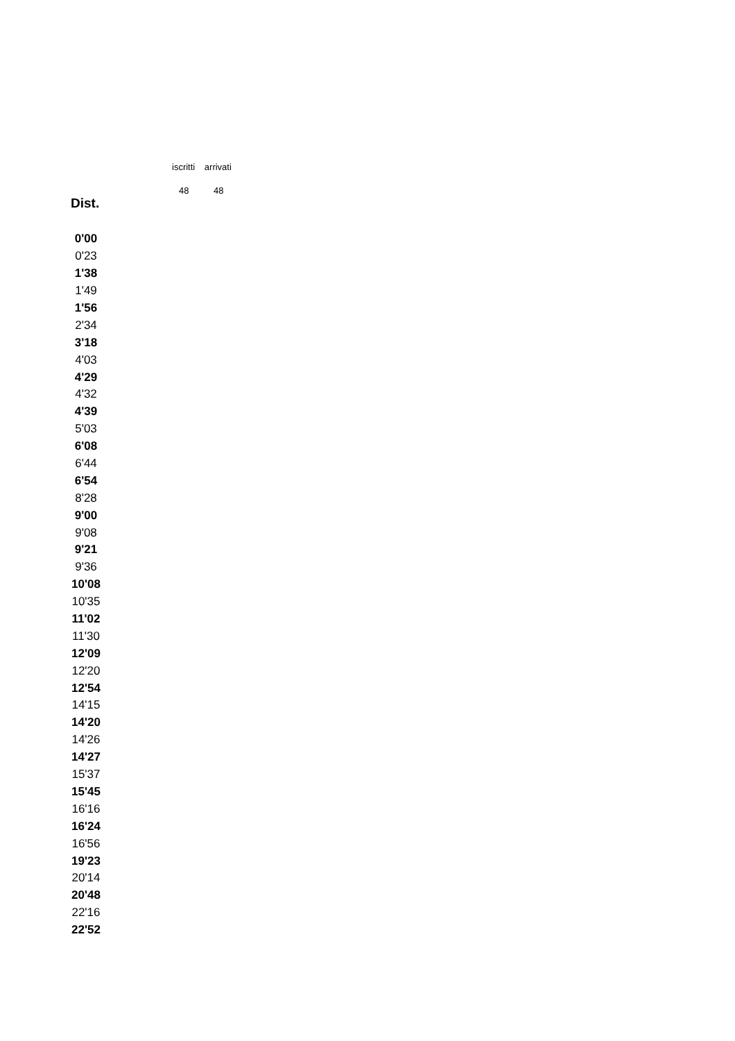iscritti arrivati
48 48
Dist.
| 0'00 |
| 0'23 |
| 1'38 |
| 1'49 |
| 1'56 |
| 2'34 |
| 3'18 |
| 4'03 |
| 4'29 |
| 4'32 |
| 4'39 |
| 5'03 |
| 6'08 |
| 6'44 |
| 6'54 |
| 8'28 |
| 9'00 |
| 9'08 |
| 9'21 |
| 9'36 |
| 10'08 |
| 10'35 |
| 11'02 |
| 11'30 |
| 12'09 |
| 12'20 |
| 12'54 |
| 14'15 |
| 14'20 |
| 14'26 |
| 14'27 |
| 15'37 |
| 15'45 |
| 16'16 |
| 16'24 |
| 16'56 |
| 19'23 |
| 20'14 |
| 20'48 |
| 22'16 |
| 22'52 |